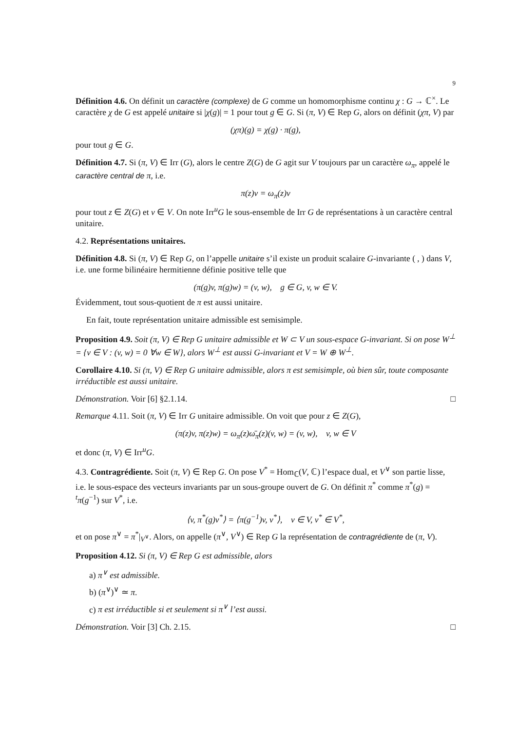9
Définition 4.6. On définit un caractère (complexe) de G comme un homomorphisme continu χ : G → ℂ<sup>×</sup>. Le caractère χ de G est appelé unitaire si |χ(g)| = 1 pour tout g ∈ G. Si (π, V) ∈ Rep G, alors on définit (χπ, V) par
(χπ)(g) = χ(g) · π(g),
pour tout g ∈ G.
Définition 4.7. Si (π, V) ∈ Irr (G), alors le centre Z(G) de G agit sur V toujours par un caractère ω<sub>π</sub>, appelé le caractère central de π, i.e.
π(z)v = ω<sub>π</sub>(z)v
pour tout z ∈ Z(G) et v ∈ V. On note Irr<sup>u</sup>G le sous-ensemble de Irr G de représentations à un caractère central unitaire.
4.2. Représentations unitaires.
Définition 4.8. Si (π, V) ∈ Rep G, on l’appelle unitaire s’il existe un produit scalaire G-invariante ( , ) dans V, i.e. une forme bilinéaire hermitienne définie positive telle que
(π(g)v, π(g)w) = (v, w), g ∈ G, v, w ∈ V.
Évidemment, tout sous-quotient de π est aussi unitaire.
En fait, toute représentation unitaire admissible est semisimple.
Proposition 4.9. Soit (π, V) ∈ Rep G unitaire admissible et W ⊂ V un sous-espace G-invariant. Si on pose W<sup>⊥</sup> = {v ∈ V : (v, w) = 0 ∀w ∈ W}, alors W<sup>⊥</sup> est aussi G-invariant et V = W ⊕ W<sup>⊥</sup>.
Corollaire 4.10. Si (π, V) ∈ Rep G unitaire admissible, alors π est semisimple, où bien sûr, toute composante irréductible est aussi unitaire.
Démonstration. Voir [6] §2.1.14. □
Remarque 4.11. Soit (π, V) ∈ Irr G unitaire admissible. On voit que pour z ∈ Z(G),
(π(z)v, π(z)w) = ω<sub>π</sub>(z)ω̄<sub>π</sub>(z)(v, w) = (v, w), v, w ∈ V
et donc (π, V) ∈ Irr<sup>u</sup>G.
4.3. Contragrédiente. Soit (π, V) ∈ Rep G. On pose V<sup>*</sup> = Hom<sub>ℂ</sub>(V, ℂ) l’espace dual, et V<sup>∨</sup> son partie lisse, i.e. le sous-espace des vecteurs invariants par un sous-groupe ouvert de G. On définit π<sup>*</sup> comme π<sup>*</sup>(g) = <sup>t</sup>π(g<sup>−1</sup>) sur V<sup>*</sup>, i.e.
⟨v, π<sup>*</sup>(g)v<sup>*</sup>⟩ = ⟨π(g<sup>−1</sup>)v, v<sup>*</sup>⟩, v ∈ V, v<sup>*</sup> ∈ V<sup>*</sup>,
et on pose π<sup>∨</sup> = π<sup>*</sup>|<sub>V<sup>∨</sup></sub>. Alors, on appelle (π<sup>∨</sup>, V<sup>∨</sup>) ∈ Rep G la représentation de contragrédiente de (π, V).
Proposition 4.12. Si (π, V) ∈ Rep G est admissible, alors
a) π<sup>∨</sup> est admissible.
b) (π<sup>∨</sup>)<sup>∨</sup> ≃ π.
c) π est irréductible si et seulement si π<sup>∨</sup> l’est aussi.
Démonstration. Voir [3] Ch. 2.15. □